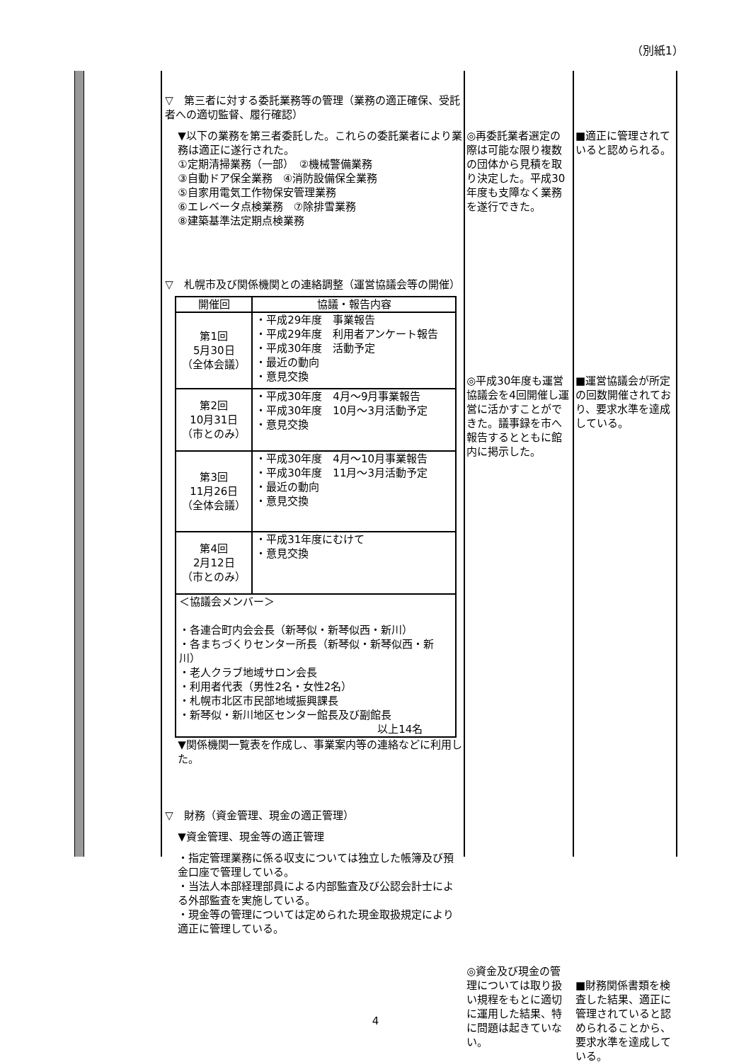（別紙1）
▽　第三者に対する委託業務等の管理（業務の適正確保、受託者への適切監督、履行確認）
▼以下の業務を第三者委託した。これらの委託業者により業務は適正に遂行された。
①定期清掃業務（一部）　②機械警備業務
③自動ドア保全業務　④消防設備保全業務
⑤自家用電気工作物保安管理業務
⑥エレベータ点検業務　⑦除排雪業務
⑧建築基準法定期点検業務
▽　札幌市及び関係機関との連絡調整（運営協議会等の開催）
| 開催回 | 協議・報告内容 |
| --- | --- |
| 第1回 5月30日 （全体会議） | ・平成29年度 事業報告 ・平成29年度 利用者アンケート報告 ・平成30年度 活動予定 ・最近の動向 ・意見交換 |
| 第2回 10月31日 （市とのみ） | ・平成30年度 4月～9月事業報告 ・平成30年度 10月～3月活動予定 ・意見交換 |
| 第3回 11月26日 （全体会議） | ・平成30年度 4月～10月事業報告 ・平成30年度 11月～3月活動予定 ・最近の動向 ・意見交換 |
| 第4回 2月12日 （市とのみ） | ・平成31年度にむけて ・意見交換 |
| ＜協議会メンバー＞ ・各連合町内会会長（新琴似・新琴似西・新川） ・各まちづくりセンター所長（新琴似・新琴似西・新川） ・老人クラブ地域サロン会長 ・利用者代表（男性2名・女性2名） ・札幌市北区市民部地域振興課長 ・新琴似・新川地区センター館長及び副館長 以上14名 | |
▼関係機関一覧表を作成し、事業案内等の連絡などに利用した。
▽　財務（資金管理、現金の適正管理）
▼資金管理、現金等の適正管理
・指定管理業務に係る収支については独立した帳簿及び預金口座で管理している。
・当法人本部経理部員による内部監査及び公認会計士による外部監査を実施している。
・現金等の管理については定められた現金取扱規定により適正に管理している。
◎再委託業者選定の際は可能な限り複数の団体から見積を取り決定した。平成30年度も支障なく業務を遂行できた。
◎平成30年度も運営協議会を4回開催し運営に活かすことができた。議事録を市へ報告するとともに館内に掲示した。
◎資金及び現金の管理については取り扱い規程をもとに適切に運用した結果、特に問題は起きていない。
■適正に管理されていると認められる。
■運営協議会が所定の回数開催されており、要求水準を達成している。
■財務関係書類を検査した結果、適正に管理されていると認められることから、要求水準を達成している。
4